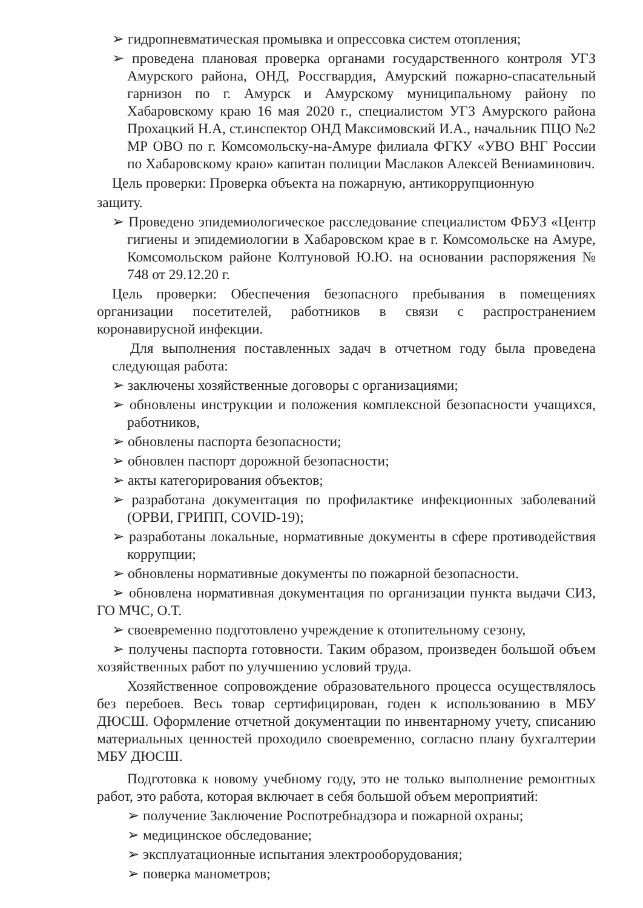➢ гидропневматическая промывка и опрессовка систем отопления;
➢ проведена плановая проверка органами государственного контроля УГЗ Амурского района, ОНД, Россгвардия, Амурский пожарно-спасательный гарнизон по г. Амурск и Амурскому муниципальному району по Хабаровскому краю 16 мая 2020 г., специалистом УГЗ Амурского района Прохацкий Н.А, ст.инспектор ОНД Максимовский И.А., начальник ПЦО №2 МР ОВО по г. Комсомольску-на-Амуре филиала ФГКУ «УВО ВНГ России по Хабаровскому краю» капитан полиции Маслаков Алексей Вениаминович.
Цель проверки: Проверка объекта на пожарную, антикоррупционную
защиту.
➢ Проведено эпидемиологическое расследование специалистом ФБУЗ «Центр гигиены и эпидемиологии в Хабаровском крае в г. Комсомольске на Амуре, Комсомольском районе Колтуновой Ю.Ю. на основании распоряжения № 748 от 29.12.20 г.
Цель проверки: Обеспечения безопасного пребывания в помещениях организации посетителей, работников в связи с распространением коронавирусной инфекции.
Для выполнения поставленных задач в отчетном году была проведена следующая работа:
➢ заключены хозяйственные договоры с организациями;
➢ обновлены инструкции и положения комплексной безопасности учащихся, работников,
➢ обновлены паспорта безопасности;
➢ обновлен паспорт дорожной безопасности;
➢ акты категорирования объектов;
➢ разработана документация по профилактике инфекционных заболеваний (ОРВИ, ГРИПП, COVID-19);
➢ разработаны локальные, нормативные документы в сфере противодействия коррупции;
➢ обновлены нормативные документы по пожарной безопасности.
➢ обновлена нормативная документация по организации пункта выдачи СИЗ, ГО МЧС, О.Т.
➢ своевременно подготовлено учреждение к отопительному сезону,
➢ получены паспорта готовности. Таким образом, произведен большой объем хозяйственных работ по улучшению условий труда.
Хозяйственное сопровождение образовательного процесса осуществлялось без перебоев. Весь товар сертифицирован, годен к использованию в МБУ ДЮСШ. Оформление отчетной документации по инвентарному учету, списанию материальных ценностей проходило своевременно, согласно плану бухгалтерии МБУ ДЮСШ.
Подготовка к новому учебному году, это не только выполнение ремонтных работ, это работа, которая включает в себя большой объем мероприятий:
➢ получение Заключение Роспотребнадзора и пожарной охраны;
➢ медицинское обследование;
➢ эксплуатационные испытания электрооборудования;
➢ поверка манометров;